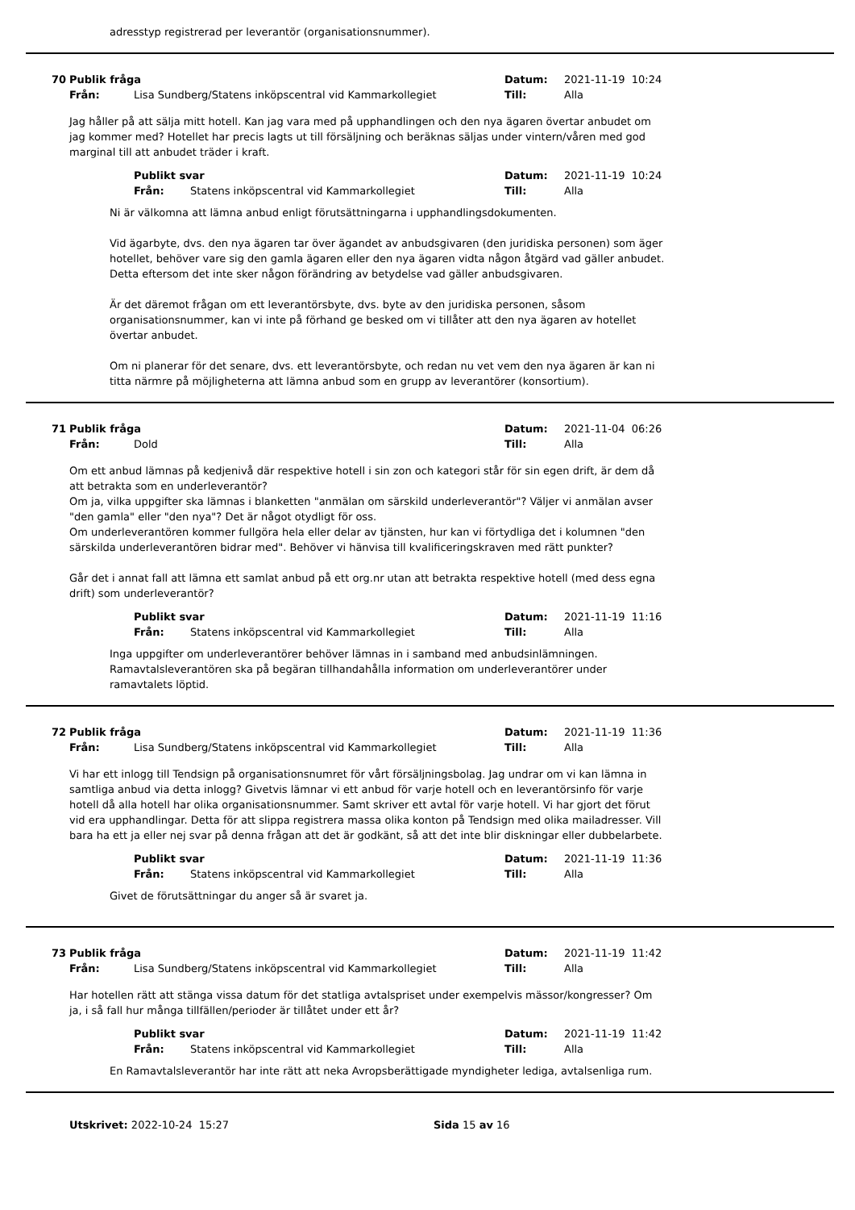adresstyp registrerad per leverantör (organisationsnummer).
70 Publik fråga Datum: 2021-11-19 10:24 Från: Lisa Sundberg/Statens inköpscentral vid Kammarkollegiet Till: Alla
Jag håller på att sälja mitt hotell. Kan jag vara med på upphandlingen och den nya ägaren övertar anbudet om jag kommer med? Hotellet har precis lagts ut till försäljning och beräknas säljas under vintern/våren med god marginal till att anbudet träder i kraft.
Publikt svar Datum: 2021-11-19 10:24 Från: Statens inköpscentral vid Kammarkollegiet Till: Alla
Ni är välkomna att lämna anbud enligt förutsättningarna i upphandlingsdokumenten.
Vid ägarbyte, dvs. den nya ägaren tar över ägandet av anbudsgivaren (den juridiska personen) som äger hotellet, behöver vare sig den gamla ägaren eller den nya ägaren vidta någon åtgärd vad gäller anbudet. Detta eftersom det inte sker någon förändring av betydelse vad gäller anbudsgivaren.
Är det däremot frågan om ett leverantörsbyte, dvs. byte av den juridiska personen, såsom organisationsnummer, kan vi inte på förhand ge besked om vi tillåter att den nya ägaren av hotellet övertar anbudet.
Om ni planerar för det senare, dvs. ett leverantörsbyte, och redan nu vet vem den nya ägaren är kan ni titta närmre på möjligheterna att lämna anbud som en grupp av leverantörer (konsortium).
71 Publik fråga Datum: 2021-11-04 06:26 Från: Dold Till: Alla
Om ett anbud lämnas på kedjenivå där respektive hotell i sin zon och kategori står för sin egen drift, är dem då att betrakta som en underleverantör?
Om ja, vilka uppgifter ska lämnas i blanketten "anmälan om särskild underleverantör"? Väljer vi anmälan avser "den gamla" eller "den nya"? Det är något otydligt för oss.
Om underleverantören kommer fullgöra hela eller delar av tjänsten, hur kan vi förtydliga det i kolumnen "den särskilda underleverantören bidrar med". Behöver vi hänvisa till kvalificeringskraven med rätt punkter?
Går det i annat fall att lämna ett samlat anbud på ett org.nr utan att betrakta respektive hotell (med dess egna drift) som underleverantör?
Publikt svar Datum: 2021-11-19 11:16 Från: Statens inköpscentral vid Kammarkollegiet Till: Alla
Inga uppgifter om underleverantörer behöver lämnas in i samband med anbudsinlämningen. Ramavtalsleverantören ska på begäran tillhandahålla information om underleverantörer under ramavtalets löptid.
72 Publik fråga Datum: 2021-11-19 11:36 Från: Lisa Sundberg/Statens inköpscentral vid Kammarkollegiet Till: Alla
Vi har ett inlogg till Tendsign på organisationsnumret för vårt försäljningsbolag. Jag undrar om vi kan lämna in samtliga anbud via detta inlogg? Givetvis lämnar vi ett anbud för varje hotell och en leverantörsinfo för varje hotell då alla hotell har olika organisationsnummer. Samt skriver ett avtal för varje hotell. Vi har gjort det förut vid era upphandlingar. Detta för att slippa registrera massa olika konton på Tendsign med olika mailadresser. Vill bara ha ett ja eller nej svar på denna frågan att det är godkänt, så att det inte blir diskningar eller dubbelarbete.
Publikt svar Datum: 2021-11-19 11:36 Från: Statens inköpscentral vid Kammarkollegiet Till: Alla
Givet de förutsättningar du anger så är svaret ja.
73 Publik fråga Datum: 2021-11-19 11:42 Från: Lisa Sundberg/Statens inköpscentral vid Kammarkollegiet Till: Alla
Har hotellen rätt att stänga vissa datum för det statliga avtalspriset under exempelvis mässor/kongresser? Om ja, i så fall hur många tillfällen/perioder är tillåtet under ett år?
Publikt svar Datum: 2021-11-19 11:42 Från: Statens inköpscentral vid Kammarkollegiet Till: Alla
En Ramavtalsleverantör har inte rätt att neka Avropsberättigade myndigheter lediga, avtalsenliga rum.
Utskrivet: 2022-10-24 15:27 Sida 15 av 16